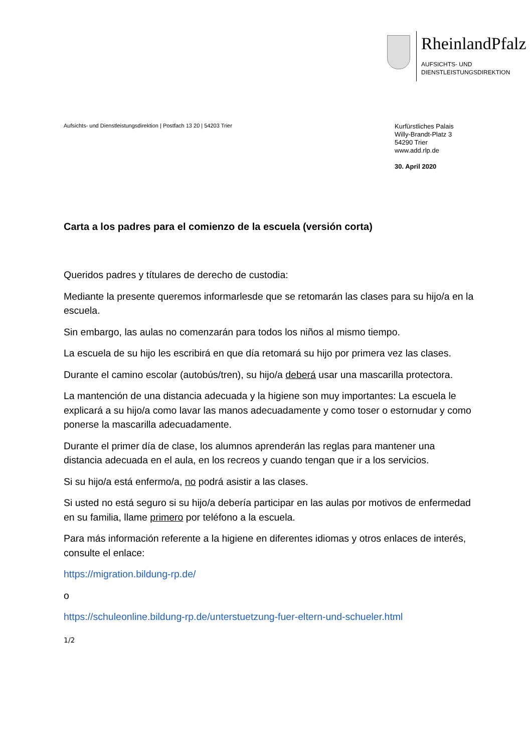RheinlandPfalz
AUFSICHTS- UND
DIENSTLEISTUNGSDIREKTION
Aufsichts- und Dienstleistungsdirektion | Postfach 13 20 | 54203 Trier
Kurfürstliches Palais
Willy-Brandt-Platz 3
54290 Trier
www.add.rlp.de
30. April 2020
Carta a los padres para el comienzo de la escuela (versión corta)
Queridos padres y títulares de derecho de custodia:
Mediante la presente queremos informarlesde que se retomarán las clases para su hijo/a en la escuela.
Sin embargo, las aulas no comenzarán para todos los niños al mismo tiempo.
La escuela de su hijo les escribirá en que día retomará su hijo por primera vez las clases.
Durante el camino escolar (autobús/tren), su hijo/a deberá usar una mascarilla protectora.
La mantención de una distancia adecuada y la higiene son muy importantes: La escuela le explicará a su hijo/a como lavar las manos adecuadamente y como toser o estornudar y como ponerse la mascarilla adecuadamente.
Durante el primer día de clase, los alumnos aprenderán las reglas para mantener una distancia adecuada en el aula, en los recreos y cuando tengan que ir a los servicios.
Si su hijo/a está enfermo/a, no podrá asistir a las clases.
Si usted no está seguro si su hijo/a debería participar en las aulas por motivos de enfermedad en su familia, llame primero por teléfono a la escuela.
Para más información referente a la higiene en diferentes idiomas y otros enlaces de interés, consulte el enlace:
https://migration.bildung-rp.de/
o
https://schuleonline.bildung-rp.de/unterstuetzung-fuer-eltern-und-schueler.html
1/2